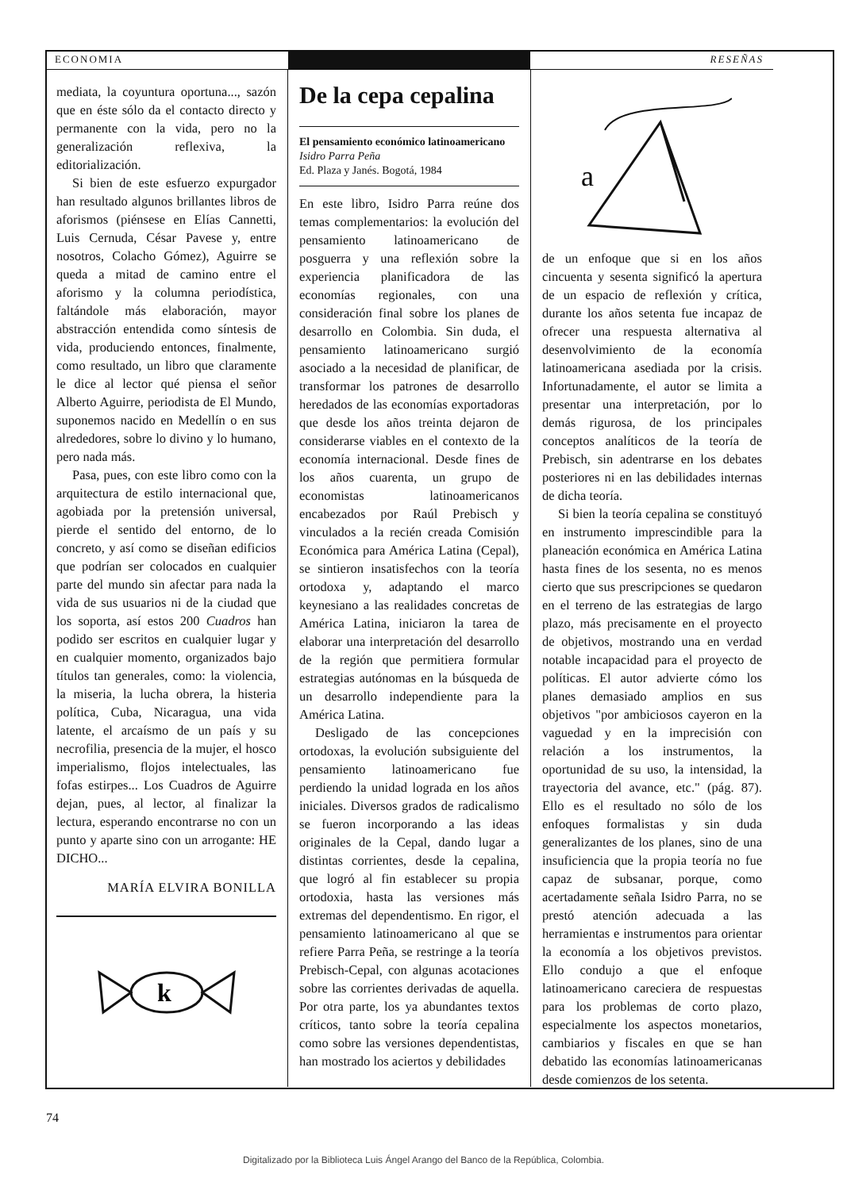ECONOMIA RESEÑAS
mediata, la coyuntura oportuna..., sazón que en éste sólo da el contacto directo y permanente con la vida, pero no la generalización reflexiva, la editorialización.
Si bien de este esfuerzo expurgador han resultado algunos brillantes libros de aforismos (piénsese en Elías Cannetti, Luis Cernuda, César Pavese y, entre nosotros, Colacho Gómez), Aguirre se queda a mitad de camino entre el aforismo y la columna periodística, faltándole más elaboración, mayor abstracción entendida como síntesis de vida, produciendo entonces, finalmente, como resultado, un libro que claramente le dice al lector qué piensa el señor Alberto Aguirre, periodista de El Mundo, suponemos nacido en Medellín o en sus alrededores, sobre lo divino y lo humano, pero nada más.
Pasa, pues, con este libro como con la arquitectura de estilo internacional que, agobiada por la pretensión universal, pierde el sentido del entorno, de lo concreto, y así como se diseñan edificios que podrían ser colocados en cualquier parte del mundo sin afectar para nada la vida de sus usuarios ni de la ciudad que los soporta, así estos 200 Cuadros han podido ser escritos en cualquier lugar y en cualquier momento, organizados bajo títulos tan generales, como: la violencia, la miseria, la lucha obrera, la histeria política, Cuba, Nicaragua, una vida latente, el arcaísmo de un país y su necrofilia, presencia de la mujer, el hosco imperialismo, flojos intelectuales, las fofas estirpes... Los Cuadros de Aguirre dejan, pues, al lector, al finalizar la lectura, esperando encontrarse no con un punto y aparte sino con un arrogante: HE DICHO...
MARÍA ELVIRA BONILLA
k
De la cepa cepalina
El pensamiento económico latinoamericano
Isidro Parra Peña
Ed. Plaza y Janés. Bogotá, 1984
En este libro, Isidro Parra reúne dos temas complementarios: la evolución del pensamiento latinoamericano de posguerra y una reflexión sobre la experiencia planificadora de las economías regionales, con una consideración final sobre los planes de desarrollo en Colombia. Sin duda, el pensamiento latinoamericano surgió asociado a la necesidad de planificar, de transformar los patrones de desarrollo heredados de las economías exportadoras que desde los años treinta dejaron de considerarse viables en el contexto de la economía internacional. Desde fines de los años cuarenta, un grupo de economistas latinoamericanos encabezados por Raúl Prebisch y vinculados a la recién creada Comisión Económica para América Latina (Cepal), se sintieron insatisfechos con la teoría ortodoxa y, adaptando el marco keynesiano a las realidades concretas de América Latina, iniciaron la tarea de elaborar una interpretación del desarrollo de la región que permitiera formular estrategias autónomas en la búsqueda de un desarrollo independiente para la América Latina.
Desligado de las concepciones ortodoxas, la evolución subsiguiente del pensamiento latinoamericano fue perdiendo la unidad lograda en los años iniciales. Diversos grados de radicalismo se fueron incorporando a las ideas originales de la Cepal, dando lugar a distintas corrientes, desde la cepalina, que logró al fin establecer su propia ortodoxia, hasta las versiones más extremas del dependentismo. En rigor, el pensamiento latinoamericano al que se refiere Parra Peña, se restringe a la teoría Prebisch-Cepal, con algunas acotaciones sobre las corrientes derivadas de aquella. Por otra parte, los ya abundantes textos críticos, tanto sobre la teoría cepalina como sobre las versiones dependentistas, han mostrado los aciertos y debilidades
a
de un enfoque que si en los años cincuenta y sesenta significó la apertura de un espacio de reflexión y crítica, durante los años setenta fue incapaz de ofrecer una respuesta alternativa al desenvolvimiento de la economía latinoamericana asediada por la crisis. Infortunadamente, el autor se limita a presentar una interpretación, por lo demás rigurosa, de los principales conceptos analíticos de la teoría de Prebisch, sin adentrarse en los debates posteriores ni en las debilidades internas de dicha teoría.
Si bien la teoría cepalina se constituyó en instrumento imprescindible para la planeación económica en América Latina hasta fines de los sesenta, no es menos cierto que sus prescripciones se quedaron en el terreno de las estrategias de largo plazo, más precisamente en el proyecto de objetivos, mostrando una en verdad notable incapacidad para el proyecto de políticas. El autor advierte cómo los planes demasiado amplios en sus objetivos "por ambiciosos cayeron en la vaguedad y en la imprecisión con relación a los instrumentos, la oportunidad de su uso, la intensidad, la trayectoria del avance, etc." (pág. 87). Ello es el resultado no sólo de los enfoques formalistas y sin duda generalizantes de los planes, sino de una insuficiencia que la propia teoría no fue capaz de subsanar, porque, como acertadamente señala Isidro Parra, no se prestó atención adecuada a las herramientas e instrumentos para orientar la economía a los objetivos previstos. Ello condujo a que el enfoque latinoamericano careciera de respuestas para los problemas de corto plazo, especialmente los aspectos monetarios, cambiarios y fiscales en que se han debatido las economías latinoamericanas desde comienzos de los setenta.
74
Digitalizado por la Biblioteca Luis Ángel Arango del Banco de la República, Colombia.